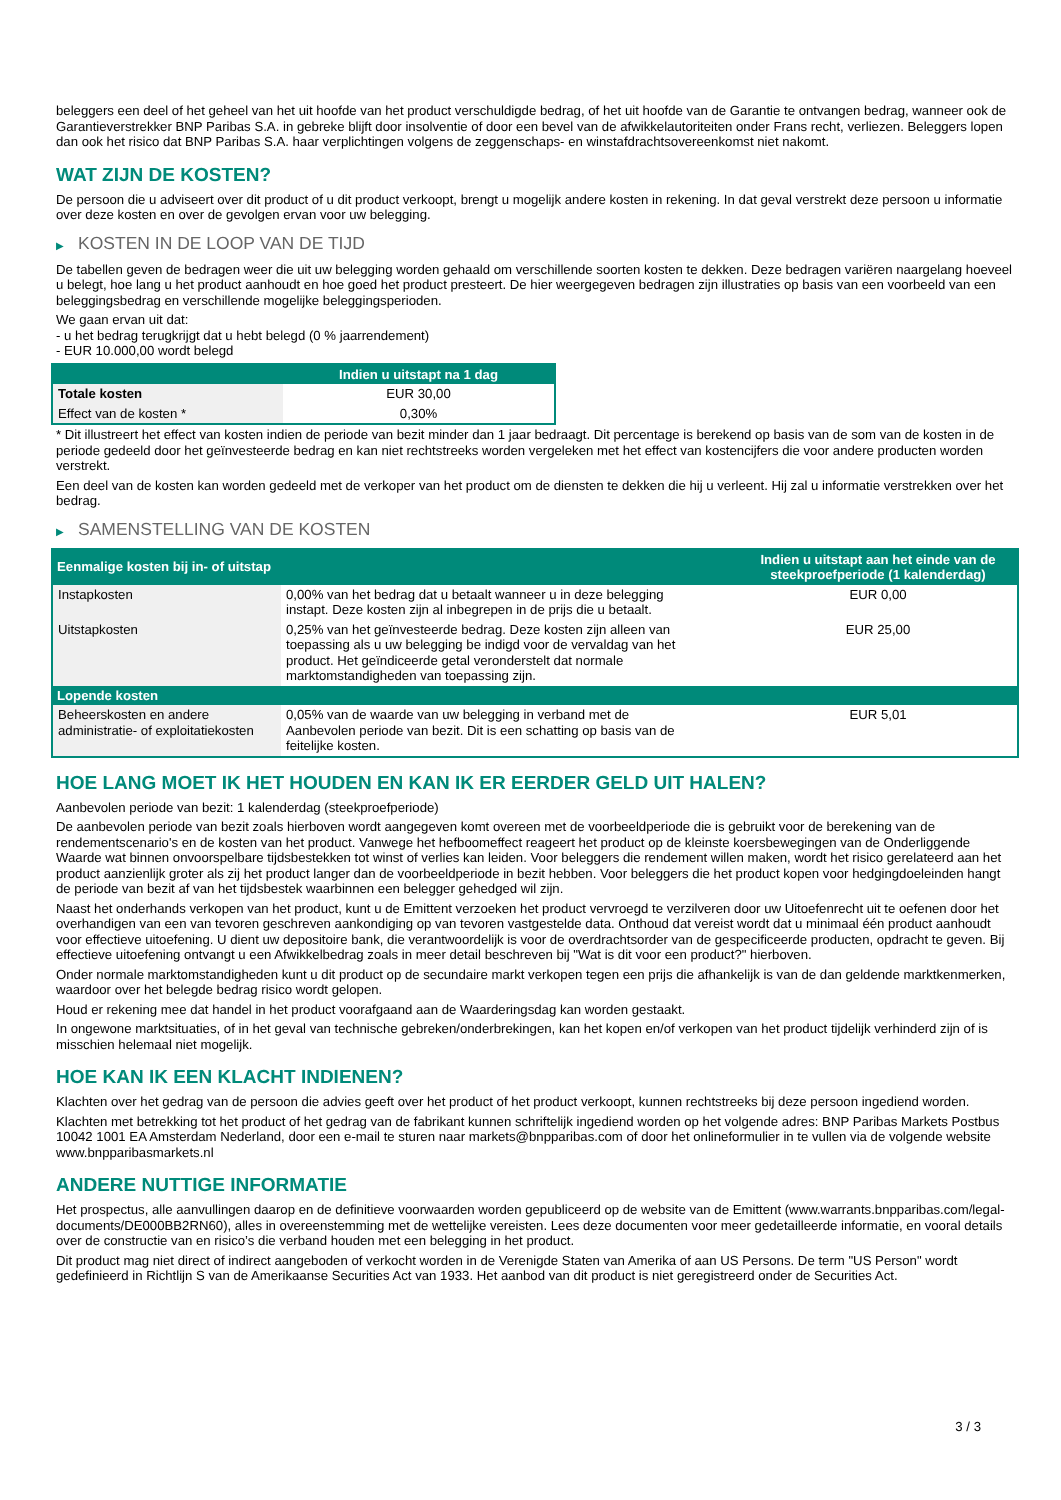beleggers een deel of het geheel van het uit hoofde van het product verschuldigde bedrag, of het uit hoofde van de Garantie te ontvangen bedrag, wanneer ook de Garantieverstrekker BNP Paribas S.A. in gebreke blijft door insolventie of door een bevel van de afwikkelautoriteiten onder Frans recht, verliezen. Beleggers lopen dan ook het risico dat BNP Paribas S.A. haar verplichtingen volgens de zeggenschaps- en winstafdrachtsovereenkomst niet nakomt.
WAT ZIJN DE KOSTEN?
De persoon die u adviseert over dit product of u dit product verkoopt, brengt u mogelijk andere kosten in rekening. In dat geval verstrekt deze persoon u informatie over deze kosten en over de gevolgen ervan voor uw belegging.
▶ KOSTEN IN DE LOOP VAN DE TIJD
De tabellen geven de bedragen weer die uit uw belegging worden gehaald om verschillende soorten kosten te dekken. Deze bedragen variëren naargelang hoeveel u belegt, hoe lang u het product aanhoudt en hoe goed het product presteert. De hier weergegeven bedragen zijn illustraties op basis van een voorbeeld van een beleggingsbedrag en verschillende mogelijke beleggingsperioden.
We gaan ervan uit dat:
- u het bedrag terugkrijgt dat u hebt belegd (0 % jaarrendement)
- EUR 10.000,00 wordt belegd
| | Indien u uitstapt na 1 dag |
| --- | --- |
| Totale kosten | EUR 30,00 |
| Effect van de kosten * | 0,30% |
* Dit illustreert het effect van kosten indien de periode van bezit minder dan 1 jaar bedraagt. Dit percentage is berekend op basis van de som van de kosten in de periode gedeeld door het geïnvesteerde bedrag en kan niet rechtstreeks worden vergeleken met het effect van kostencijfers die voor andere producten worden verstrekt.
Een deel van de kosten kan worden gedeeld met de verkoper van het product om de diensten te dekken die hij u verleent. Hij zal u informatie verstrekken over het bedrag.
▶ SAMENSTELLING VAN DE KOSTEN
| Eenmalige kosten bij in- of uitstap | | Indien u uitstapt aan het einde van de steekproefperiode (1 kalenderdag) |
| --- | --- | --- |
| Instapkosten | 0,00% van het bedrag dat u betaalt wanneer u in deze belegging instapt. Deze kosten zijn al inbegrepen in de prijs die u betaalt. | EUR 0,00 |
| Uitstapkosten | 0,25% van het geïnvesteerde bedrag. Deze kosten zijn alleen van toepassing als u uw belegging be indigd voor de vervaldag van het product. Het geïndiceerde getal veronderstelt dat normale marktomstandigheden van toepassing zijn. | EUR 25,00 |
| Lopende kosten | | |
| Beheerskosten en andere administratie- of exploitatiekosten | 0,05% van de waarde van uw belegging in verband met de Aanbevolen periode van bezit. Dit is een schatting op basis van de feitelijke kosten. | EUR 5,01 |
HOE LANG MOET IK HET HOUDEN EN KAN IK ER EERDER GELD UIT HALEN?
Aanbevolen periode van bezit: 1 kalenderdag (steekproefperiode)
De aanbevolen periode van bezit zoals hierboven wordt aangegeven komt overeen met de voorbeeldperiode die is gebruikt voor de berekening van de rendementscenario's en de kosten van het product. Vanwege het hefboomeffect reageert het product op de kleinste koersbewegingen van de Onderliggende Waarde wat binnen onvoorspelbare tijdsbestekken tot winst of verlies kan leiden. Voor beleggers die rendement willen maken, wordt het risico gerelateerd aan het product aanzienlijk groter als zij het product langer dan de voorbeeldperiode in bezit hebben. Voor beleggers die het product kopen voor hedgingdoeleinden hangt de periode van bezit af van het tijdsbestek waarbinnen een belegger gehedged wil zijn.
Naast het onderhands verkopen van het product, kunt u de Emittent verzoeken het product vervroegd te verzilveren door uw Uitoefenrecht uit te oefenen door het overhandigen van een van tevoren geschreven aankondiging op van tevoren vastgestelde data. Onthoud dat vereist wordt dat u minimaal één product aanhoudt voor effectieve uitoefening. U dient uw depositoire bank, die verantwoordelijk is voor de overdrachtsorder van de gespecificeerde producten, opdracht te geven. Bij effectieve uitoefening ontvangt u een Afwikkelbedrag zoals in meer detail beschreven bij "Wat is dit voor een product?" hierboven.
Onder normale marktomstandigheden kunt u dit product op de secundaire markt verkopen tegen een prijs die afhankelijk is van de dan geldende marktkenmerken, waardoor over het belegde bedrag risico wordt gelopen.
Houd er rekening mee dat handel in het product voorafgaand aan de Waarderingsdag kan worden gestaakt.
In ongewone marktsituaties, of in het geval van technische gebreken/onderbrekingen, kan het kopen en/of verkopen van het product tijdelijk verhinderd zijn of is misschien helemaal niet mogelijk.
HOE KAN IK EEN KLACHT INDIENEN?
Klachten over het gedrag van de persoon die advies geeft over het product of het product verkoopt, kunnen rechtstreeks bij deze persoon ingediend worden.
Klachten met betrekking tot het product of het gedrag van de fabrikant kunnen schriftelijk ingediend worden op het volgende adres: BNP Paribas Markets Postbus 10042 1001 EA Amsterdam Nederland, door een e-mail te sturen naar markets@bnpparibas.com of door het onlineformulier in te vullen via de volgende website www.bnpparibasmarkets.nl
ANDERE NUTTIGE INFORMATIE
Het prospectus, alle aanvullingen daarop en de definitieve voorwaarden worden gepubliceerd op de website van de Emittent (www.warrants.bnpparibas.com/legal-documents/DE000BB2RN60), alles in overeenstemming met de wettelijke vereisten. Lees deze documenten voor meer gedetailleerde informatie, en vooral details over de constructie van en risico’s die verband houden met een belegging in het product.
Dit product mag niet direct of indirect aangeboden of verkocht worden in de Verenigde Staten van Amerika of aan US Persons. De term "US Person" wordt gedefinieerd in Richtlijn S van de Amerikaanse Securities Act van 1933. Het aanbod van dit product is niet geregistreerd onder de Securities Act.
3 / 3